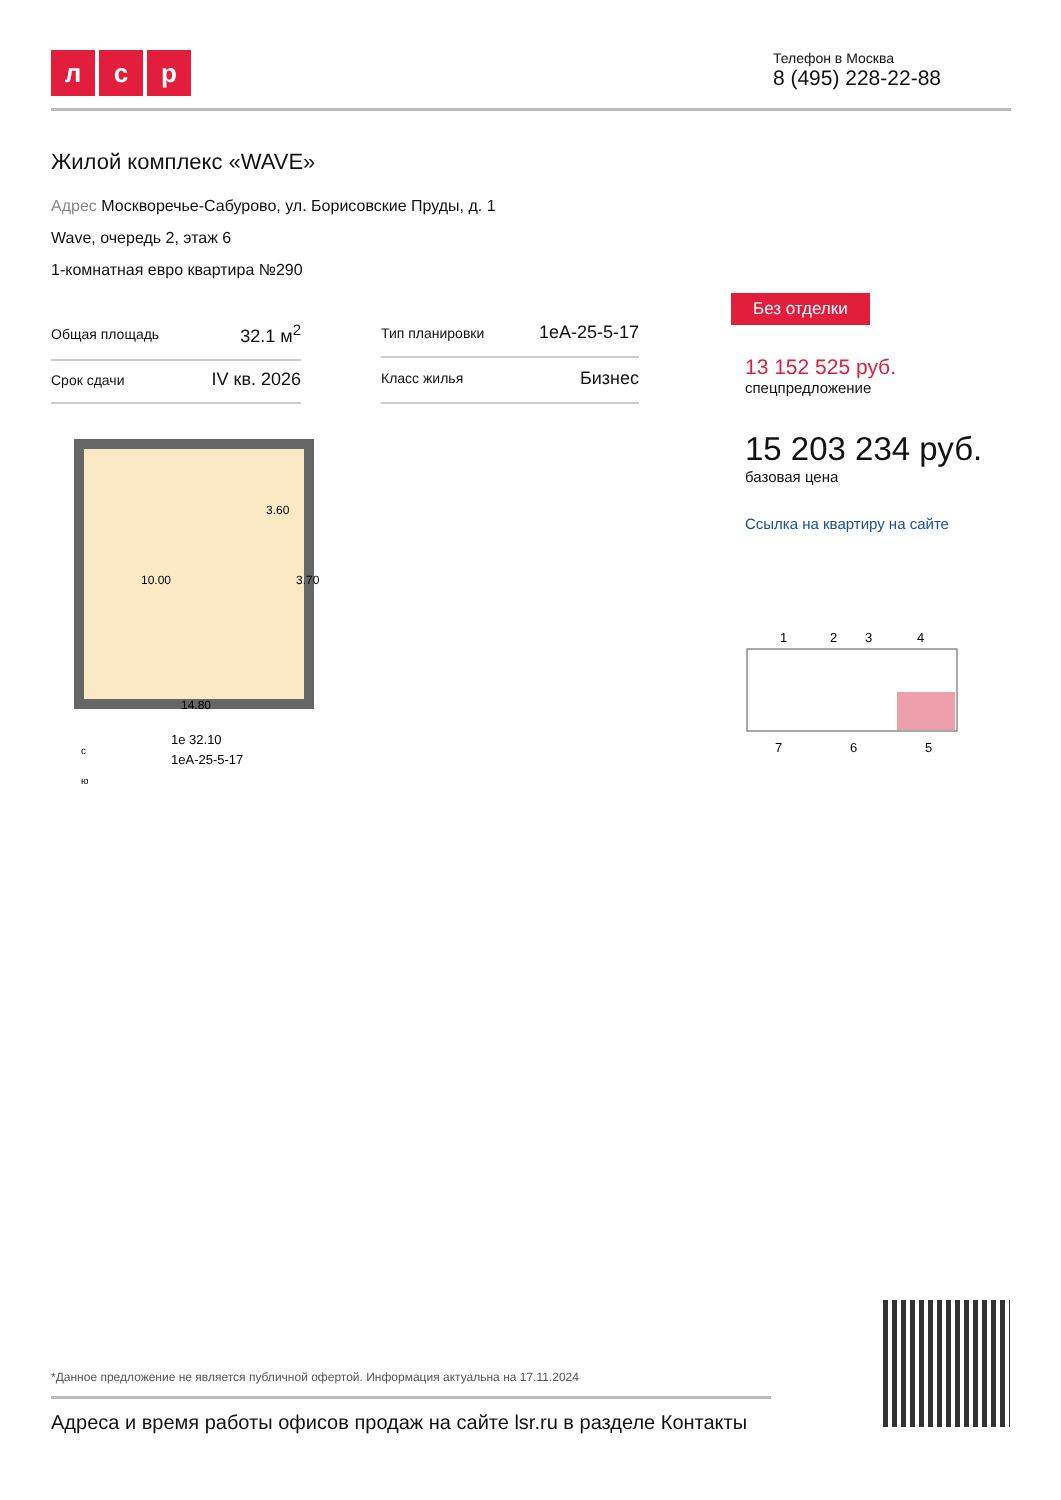лс р
Телефон в Москва
8 (495) 228-22-88
Жилой комплекс «WAVE»
Адрес Москворечье-Сабурово, ул. Борисовские Пруды, д. 1
Wave, очередь 2, этаж 6
1-комнатная евро квартира №290
| Общая площадь | 32.1 м<sup>2</sup> |
| Срок сдачи | IV кв. 2026 |
| Тип планировки | 1еА-25-5-17 |
| Класс жилья | Бизнес |
10.00
3.60
3.70
14.80
с
1е 32.10
1еА-25-5-17
ю
Без отделки
13 152 525 руб.
спецпредложение
15 203 234 руб.
базовая цена
Ссылка на квартиру на сайте
1
2
3
4
7
6
5
*Данное предложение не является публичной офертой. Информация актуальна на 17.11.2024
Адреса и время работы офисов продаж на сайте lsr.ru в разделе Контакты